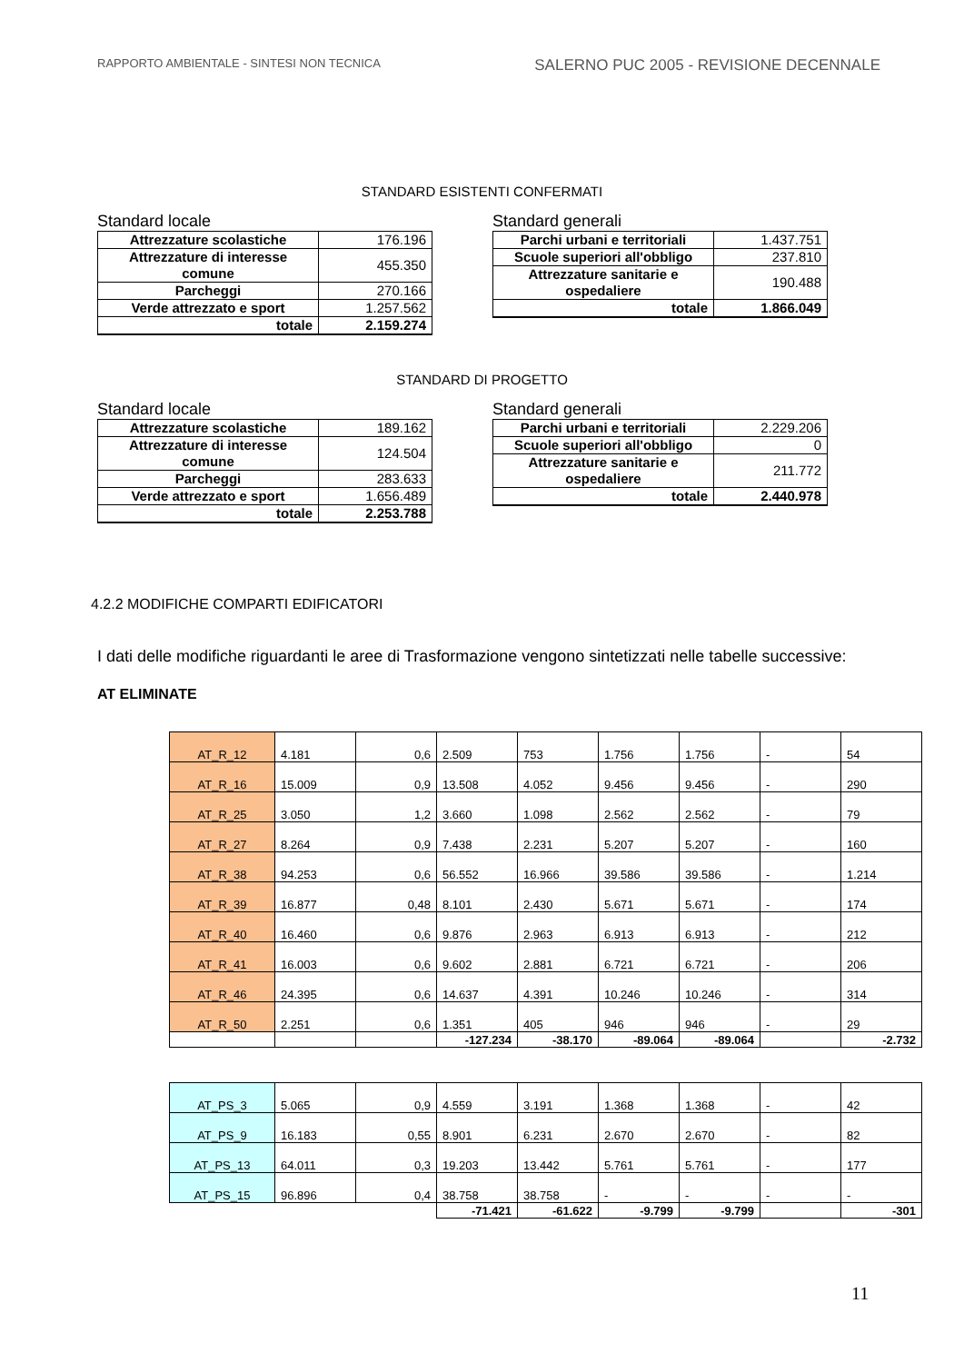RAPPORTO AMBIENTALE - SINTESI NON TECNICA SALERNO PUC 2005 - REVISIONE DECENNALE
STANDARD ESISTENTI CONFERMATI
Standard locale
| Attrezzature scolastiche | 176.196 |
| Attrezzature di interesse comune | 455.350 |
| Parcheggi | 270.166 |
| Verde attrezzato e sport | 1.257.562 |
| totale | 2.159.274 |
Standard generali
| Parchi urbani e territoriali | 1.437.751 |
| Scuole superiori all'obbligo | 237.810 |
| Attrezzature sanitarie e ospedaliere | 190.488 |
| totale | 1.866.049 |
STANDARD DI PROGETTO
Standard locale
| Attrezzature scolastiche | 189.162 |
| Attrezzature di interesse comune | 124.504 |
| Parcheggi | 283.633 |
| Verde attrezzato e sport | 1.656.489 |
| totale | 2.253.788 |
Standard generali
| Parchi urbani e territoriali | 2.229.206 |
| Scuole superiori all'obbligo | 0 |
| Attrezzature sanitarie e ospedaliere | 211.772 |
| totale | 2.440.978 |
4.2.2 MODIFICHE COMPARTI EDIFICATORI
I dati delle modifiche riguardanti le aree di Trasformazione vengono sintetizzati nelle tabelle successive:
AT ELIMINATE
| AT_R_12 | 4.181 | 0,6 | 2.509 | 753 | 1.756 | 1.756 | - | 54 |
| AT_R_16 | 15.009 | 0,9 | 13.508 | 4.052 | 9.456 | 9.456 | - | 290 |
| AT_R_25 | 3.050 | 1,2 | 3.660 | 1.098 | 2.562 | 2.562 | - | 79 |
| AT_R_27 | 8.264 | 0,9 | 7.438 | 2.231 | 5.207 | 5.207 | - | 160 |
| AT_R_38 | 94.253 | 0,6 | 56.552 | 16.966 | 39.586 | 39.586 | - | 1.214 |
| AT_R_39 | 16.877 | 0,48 | 8.101 | 2.430 | 5.671 | 5.671 | - | 174 |
| AT_R_40 | 16.460 | 0,6 | 9.876 | 2.963 | 6.913 | 6.913 | - | 212 |
| AT_R_41 | 16.003 | 0,6 | 9.602 | 2.881 | 6.721 | 6.721 | - | 206 |
| AT_R_46 | 24.395 | 0,6 | 14.637 | 4.391 | 10.246 | 10.246 | - | 314 |
| AT_R_50 | 2.251 | 0,6 | 1.351 | 405 | 946 | 946 | - | 29 |
| | | | -127.234 | -38.170 | -89.064 | -89.064 | | -2.732 |
| AT_PS_3 | 5.065 | 0,9 | 4.559 | 3.191 | 1.368 | 1.368 | - | 42 |
| AT_PS_9 | 16.183 | 0,55 | 8.901 | 6.231 | 2.670 | 2.670 | - | 82 |
| AT_PS_13 | 64.011 | 0,3 | 19.203 | 13.442 | 5.761 | 5.761 | - | 177 |
| AT_PS_15 | 96.896 | 0,4 | 38.758 | 38.758 | - | - | - | - |
| | | | -71.421 | -61.622 | -9.799 | -9.799 | | -301 |
11